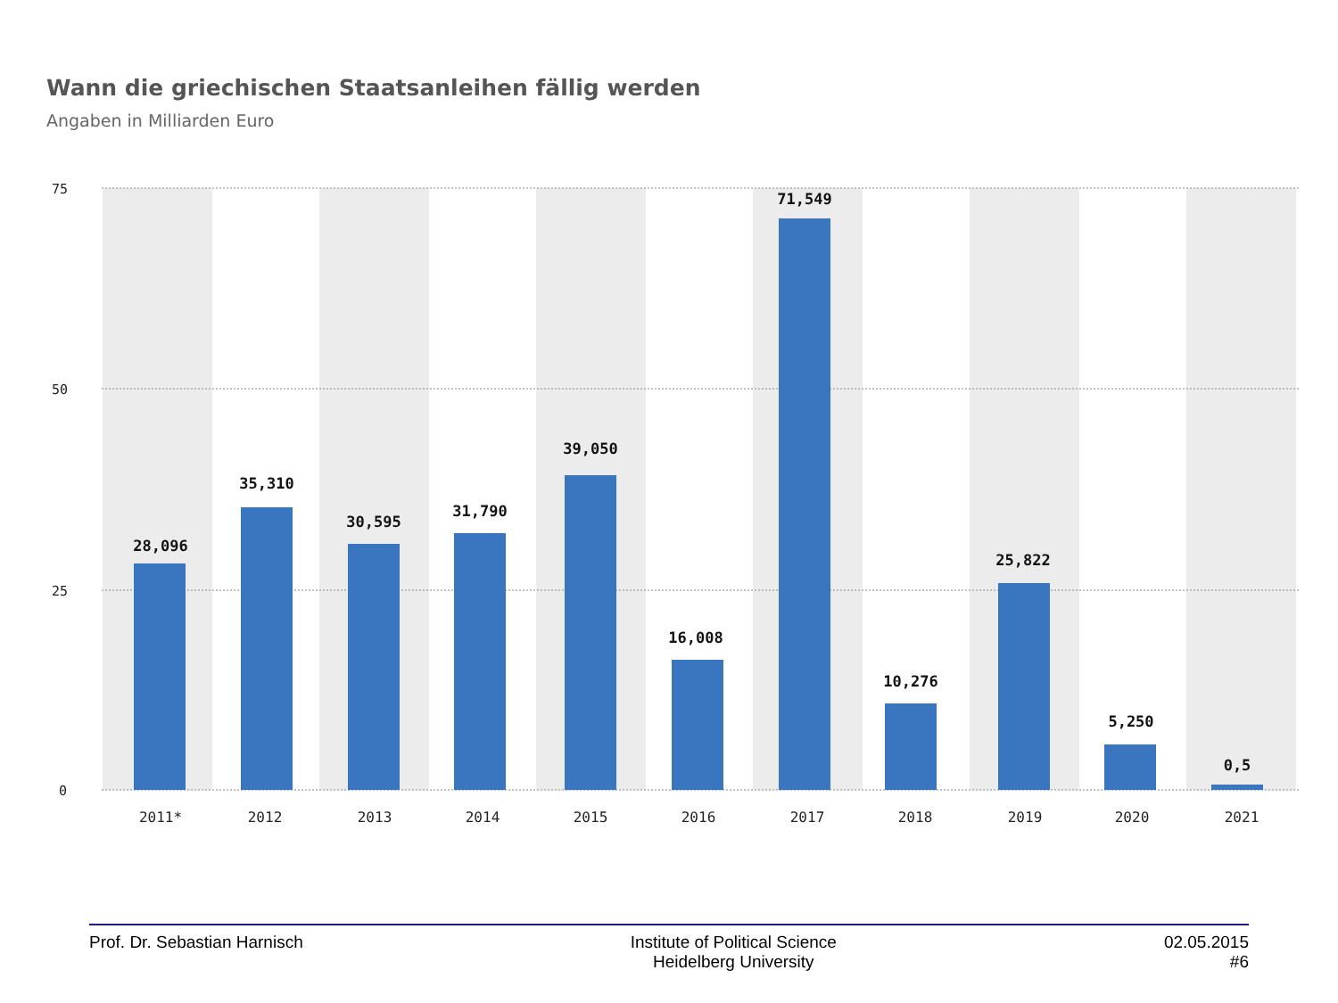75
50
25
0
28,096
35,310
30,595
31,790
39,050
16,008
71,549
10,276
25,822
5,250
0,5
2011*
2012
2013
2014
2015
2016
2017
2018
2019
2020
2021
Wann die griechischen Staatsanleihen fällig werden
Angaben in Milliarden Euro
Prof. Dr. Sebastian Harnisch Institute of Political Science
Heidelberg University
02.05.2015
#6